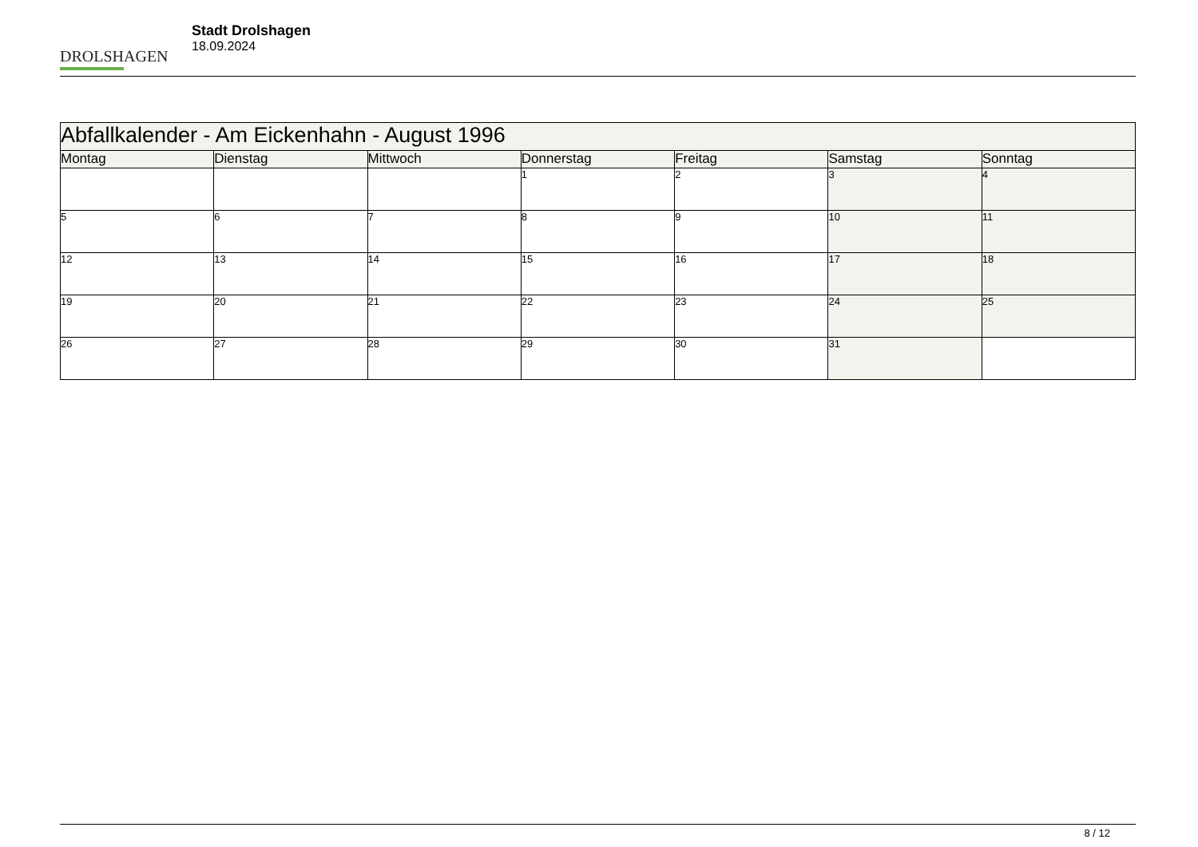DROLSHAGEN
Stadt Drolshagen
18.09.2024
| Abfallkalender - Am Eickenhahn - August 1996 | | | | | | |
| --- | --- | --- | --- | --- | --- | --- |
| Montag | Dienstag | Mittwoch | Donnerstag | Freitag | Samstag | Sonntag |
| | | | 1 | 2 | 3 | 4 |
| 5 | 6 | 7 | 8 | 9 | 10 | 11 |
| 12 | 13 | 14 | 15 | 16 | 17 | 18 |
| 19 | 20 | 21 | 22 | 23 | 24 | 25 |
| 26 | 27 | 28 | 29 | 30 | 31 | |
8 / 12